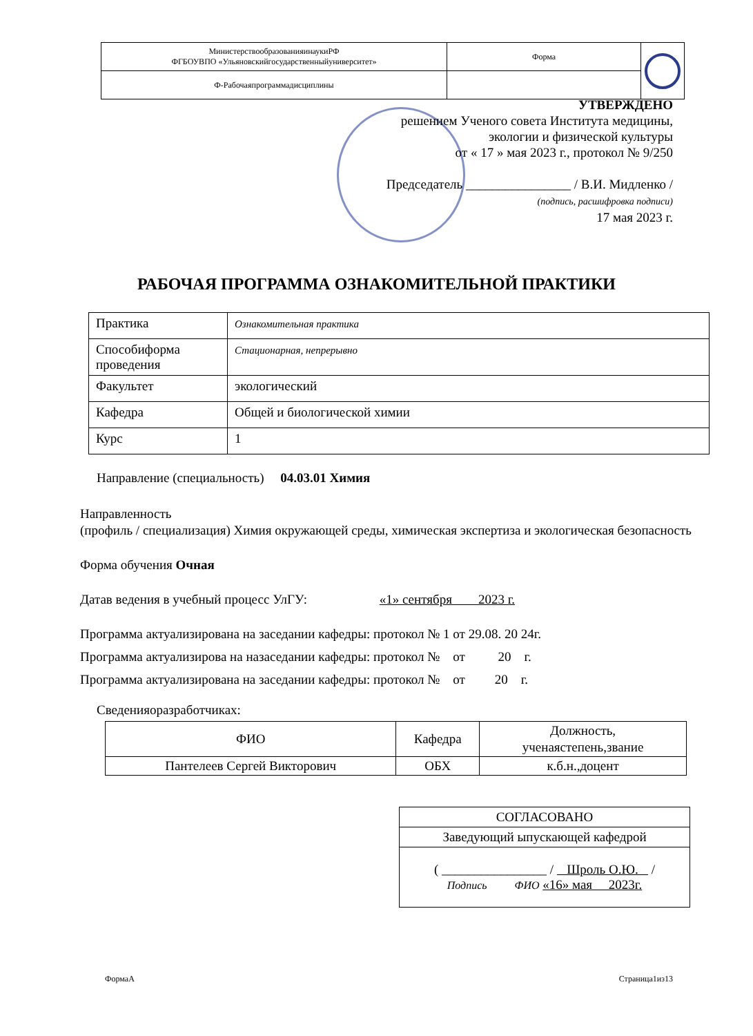| МинистерствообразованияинаукиРФ ФГБОУВПО «Ульяновскийгосударственныйуниверситет» | Форма | |
| Ф-Рабочаяпрограммадисциплины | | |
УТВЕРЖДЕНО
решением Ученого совета Института медицины,
экологии и физической культуры
от « 17 » мая 2023 г., протокол № 9/250
Председатель ________________ / В.И. Мидленко /
(подпись, расшифровка подписи)
17 мая 2023 г.
РАБОЧАЯ ПРОГРАММА ОЗНАКОМИТЕЛЬНОЙ ПРАКТИКИ
| Практика | Ознакомительная практика |
| Способиформа проведения | Стационарная, непрерывно |
| Факультет | экологический |
| Кафедра | Общей и биологической химии |
| Курс | 1 |
Направление (специальность) 04.03.01 Химия
Направленность
(профиль / специализация) Химия окружающей среды, химическая экспертиза и экологическая безопасность
Форма обучения Очная
Датав ведения в учебный процесс УлГУ: «1» сентября 2023 г.
Программа актуализирована на заседании кафедры: протокол № 1 от 29.08. 20 24г.
Программа актуализирова на назаседании кафедры: протокол № от 20 г.
Программа актуализирована на заседании кафедры: протокол № от 20 г.
Сведенияоразработчиках:
| ФИО | Кафедра | Должность, ученаястепень,звание |
| Пантелеев Сергей Викторович | ОБХ | к.б.н.,доцент |
| СОГЛАСОВАНО |
| Заведующий ыпускающей кафедрой |
| ( ________________ / Шроль О.Ю. / Подпись ФИО «16» мая 2023г. |
ФормаА Страница1из13